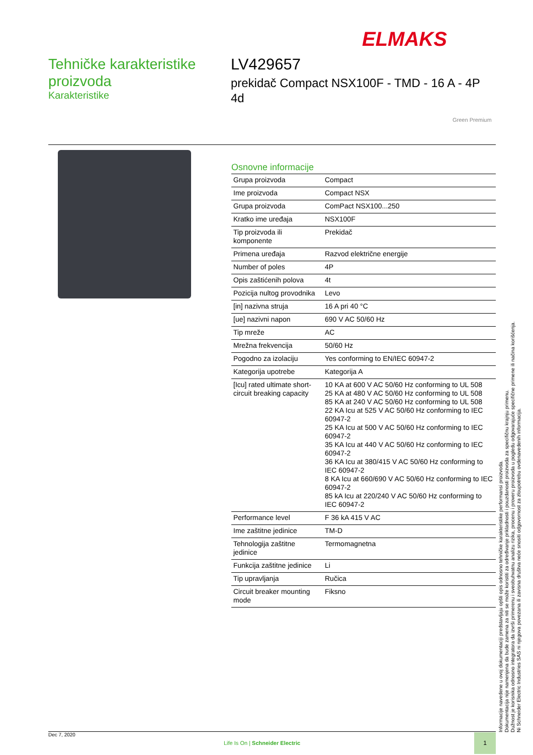ELMAKS
Tehničke karakteristike proizvoda
Karakteristike
LV429657
prekidač Compact NSX100F - TMD - 16 A - 4P 4d
Green Premium
Osnovne informacije
| Grupa proizvoda | Compact |
| Ime proizvoda | Compact NSX |
| Grupa proizvoda | ComPact NSX100...250 |
| Kratko ime uređaja | NSX100F |
| Tip proizvoda ili komponente | Prekidač |
| Primena uređaja | Razvod električne energije |
| Number of poles | 4P |
| Opis zaštićenih polova | 4t |
| Pozicija nultog provodnika | Levo |
| [in] nazivna struja | 16 A pri 40 °C |
| [ue] nazivni napon | 690 V AC 50/60 Hz |
| Tip mreže | AC |
| Mrežna frekvencija | 50/60 Hz |
| Pogodno za izolaciju | Yes conforming to EN/IEC 60947-2 |
| Kategorija upotrebe | Kategorija A |
| [Icu] rated ultimate short-circuit breaking capacity | 10 KA at 600 V AC 50/60 Hz conforming to UL 508 25 KA at 480 V AC 50/60 Hz conforming to UL 508 85 KA at 240 V AC 50/60 Hz conforming to UL 508 22 KA Icu at 525 V AC 50/60 Hz conforming to IEC 60947-2 25 KA Icu at 500 V AC 50/60 Hz conforming to IEC 60947-2 35 KA Icu at 440 V AC 50/60 Hz conforming to IEC 60947-2 36 KA Icu at 380/415 V AC 50/60 Hz conforming to IEC 60947-2 8 KA Icu at 660/690 V AC 50/60 Hz conforming to IEC 60947-2 85 kA Icu at 220/240 V AC 50/60 Hz conforming to IEC 60947-2 |
| Performance level | F 36 kA 415 V AC |
| Ime zaštitne jedinice | TM-D |
| Tehnologija zaštitne jedinice | Termomagnetna |
| Funkcija zaštitne jedinice | Li |
| Tip upravljanja | Ručica |
| Circuit breaker mounting mode | Fiksno |
Informacije navedene u ovoj dokumentaciji predstavljaju opšti opis odnosno tehničke karakteristike performansi proizvoda.
Dokumentacija nije namenjena da bude zamena za niti se može koristiti za određivanje prikladnosti i pouzdanosti proizvoda za specifičnu krajnju primenu.
Dužnost je korisnika odnosno integratora da izvrši primerenu i sveobuhvatnu analizu rizika, procenu i proveru proizvoda u pogledu odgovarajuće specifične primene ili načina korišćenja.
Ni Schneider Electric Industries SAS ni njegova povezana ili zavisna društva neće snositi odgovornost za zloupotrebu ovdenavedenih informacija.
Dec 7, 2020
Life Is On | Schneider Electric
1